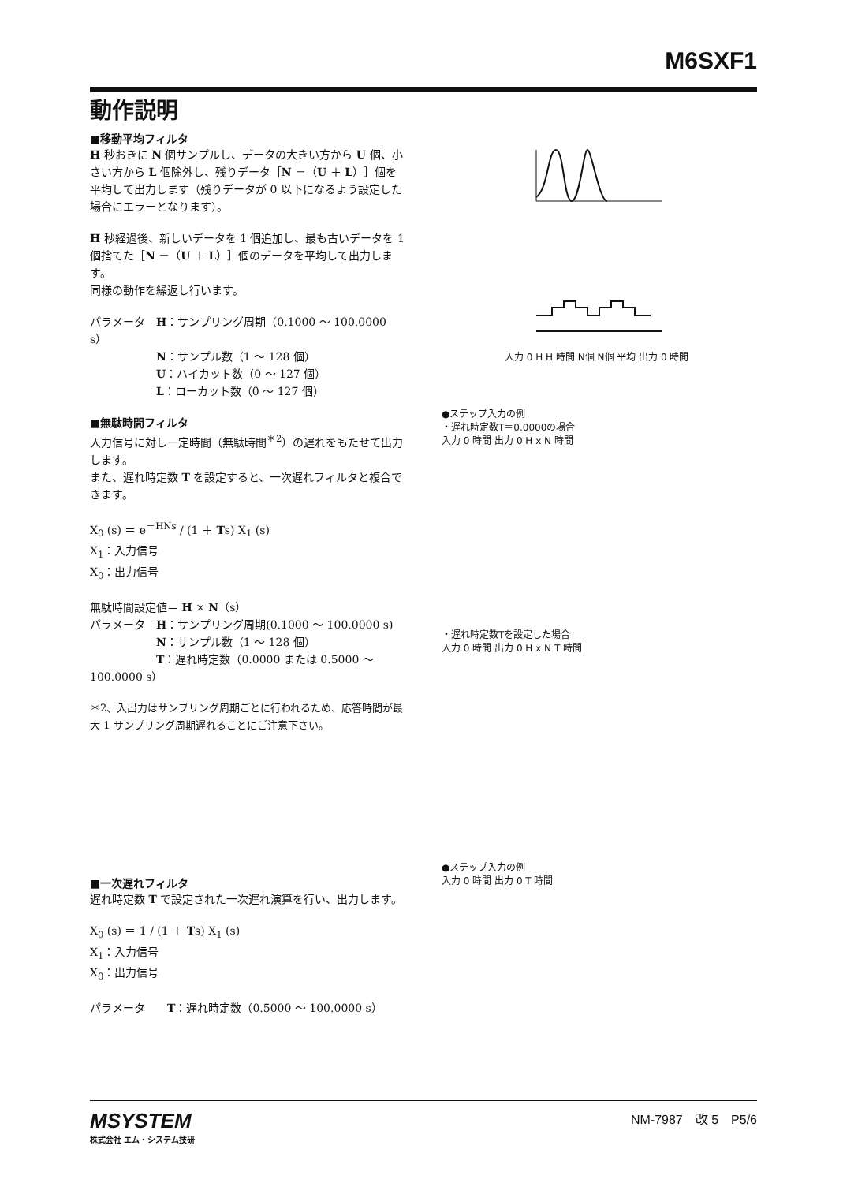M6SXF1
動作説明
■移動平均フィルタ
H 秒おきに N 個サンプルし、データの大きい方から U 個、小さい方から L 個除外し、残りデータ［N －（U ＋ L）］個を平均して出力します（残りデータが 0 以下になるよう設定した場合にエラーとなります）。
H 秒経過後、新しいデータを 1 個追加し、最も古いデータを 1 個捨てた［N －（U ＋ L）］個のデータを平均して出力します。
同様の動作を繰返し行います。
パラメータ　H：サンプリング周期（0.1000 ～ 100.0000 s）
　　　　　　N：サンプル数（1 ～ 128 個）
　　　　　　U：ハイカット数（0 ～ 127 個）
　　　　　　L：ローカット数（0 ～ 127 個）
■無駄時間フィルタ
入力信号に対し一定時間（無駄時間<sup>＊2</sup>）の遅れをもたせて出力します。
また、遅れ時定数 T を設定すると、一次遅れフィルタと複合できます。
X<sub>0</sub> (s) ＝ e<sup>－HNs</sup> / (1 ＋ Ts) X<sub>1</sub> (s)
X<sub>1</sub>：入力信号
X<sub>0</sub>：出力信号
無駄時間設定値＝ H × N（s）
パラメータ　H：サンプリング周期(0.1000 ～ 100.0000 s)
　　　　　　N：サンプル数（1 ～ 128 個）
　　　　　　T：遅れ時定数（0.0000 または 0.5000 ～ 100.0000 s）
＊2、入出力はサンプリング周期ごとに行われるため、応答時間が最大 1 サンプリング周期遅れることにご注意下さい。
■一次遅れフィルタ
遅れ時定数 T で設定された一次遅れ演算を行い、出力します。
X<sub>0</sub> (s) ＝ 1 / (1 ＋ Ts) X<sub>1</sub> (s)
X<sub>1</sub>：入力信号
X<sub>0</sub>：出力信号
パラメータ　　T：遅れ時定数（0.5000 ～ 100.0000 s）
入力 0 H H 時間 N個 N個 平均 出力 0 時間
●ステップ入力の例
・遅れ時定数T＝0.0000の場合
入力 0 時間 出力 0 H x N 時間
・遅れ時定数Tを設定した場合
入力 0 時間 出力 0 H x N T 時間
●ステップ入力の例
入力 0 時間 出力 0 T 時間
MSYSTEM
株式会社 エム・システム技研
NM-7987　改 5　P5/6